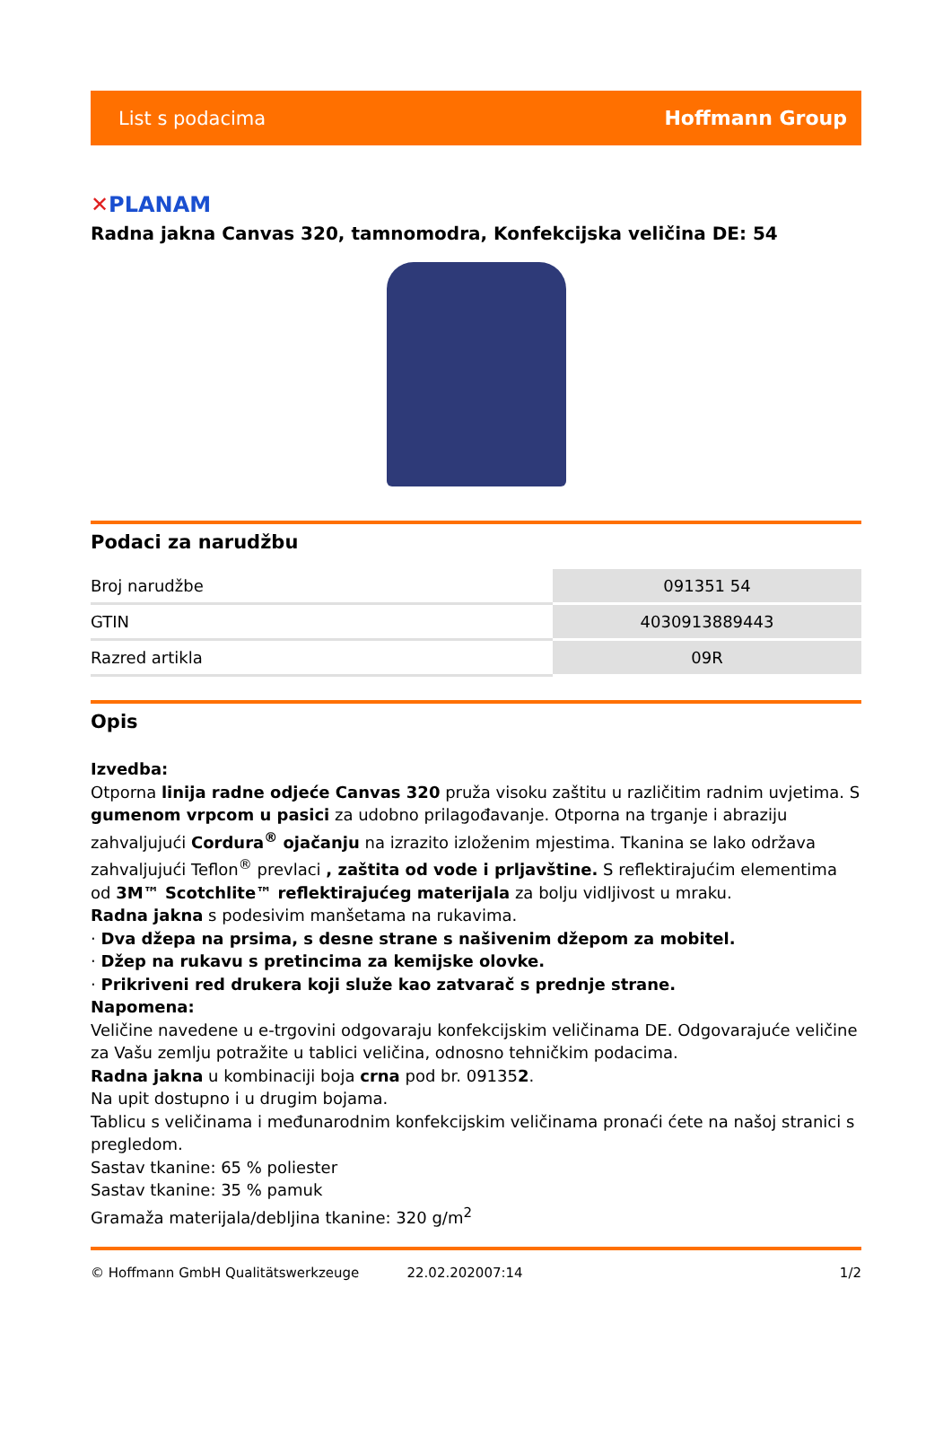List s podacima Hoffmann Group
✕PLANAM
Radna jakna Canvas 320, tamnomodra, Konfekcijska veličina DE: 54
Podaci za narudžbu
| Broj narudžbe | 091351 54 |
| GTIN | 4030913889443 |
| Razred artikla | 09R |
Opis
Izvedba:
Otporna linija radne odjeće Canvas 320 pruža visoku zaštitu u različitim radnim uvjetima. S gumenom vrpcom u pasici za udobno prilagođavanje. Otporna na trganje i abraziju zahvaljujući Cordura<sup>®</sup> ojačanju na izrazito izloženim mjestima. Tkanina se lako održava zahvaljujući Teflon<sup>®</sup> prevlaci , zaštita od vode i prljavštine. S reflektirajućim elementima od 3M™ Scotchlite™ reflektirajućeg materijala za bolju vidljivost u mraku.
Radna jakna s podesivim manšetama na rukavima.
· Dva džepa na prsima, s desne strane s našivenim džepom za mobitel.
· Džep na rukavu s pretincima za kemijske olovke.
· Prikriveni red drukera koji služe kao zatvarač s prednje strane.
Napomena:
Veličine navedene u e-trgovini odgovaraju konfekcijskim veličinama DE. Odgovarajuće veličine za Vašu zemlju potražite u tablici veličina, odnosno tehničkim podacima.
Radna jakna u kombinaciji boja crna pod br. 091352.
Na upit dostupno i u drugim bojama.
Tablicu s veličinama i međunarodnim konfekcijskim veličinama pronaći ćete na našoj stranici s pregledom.
Sastav tkanine: 65 % poliester
Sastav tkanine: 35 % pamuk
Gramaža materijala/debljina tkanine: 320 g/m<sup>2</sup>
© Hoffmann GmbH Qualitätswerkzeuge 22.02.202007:14 1/2